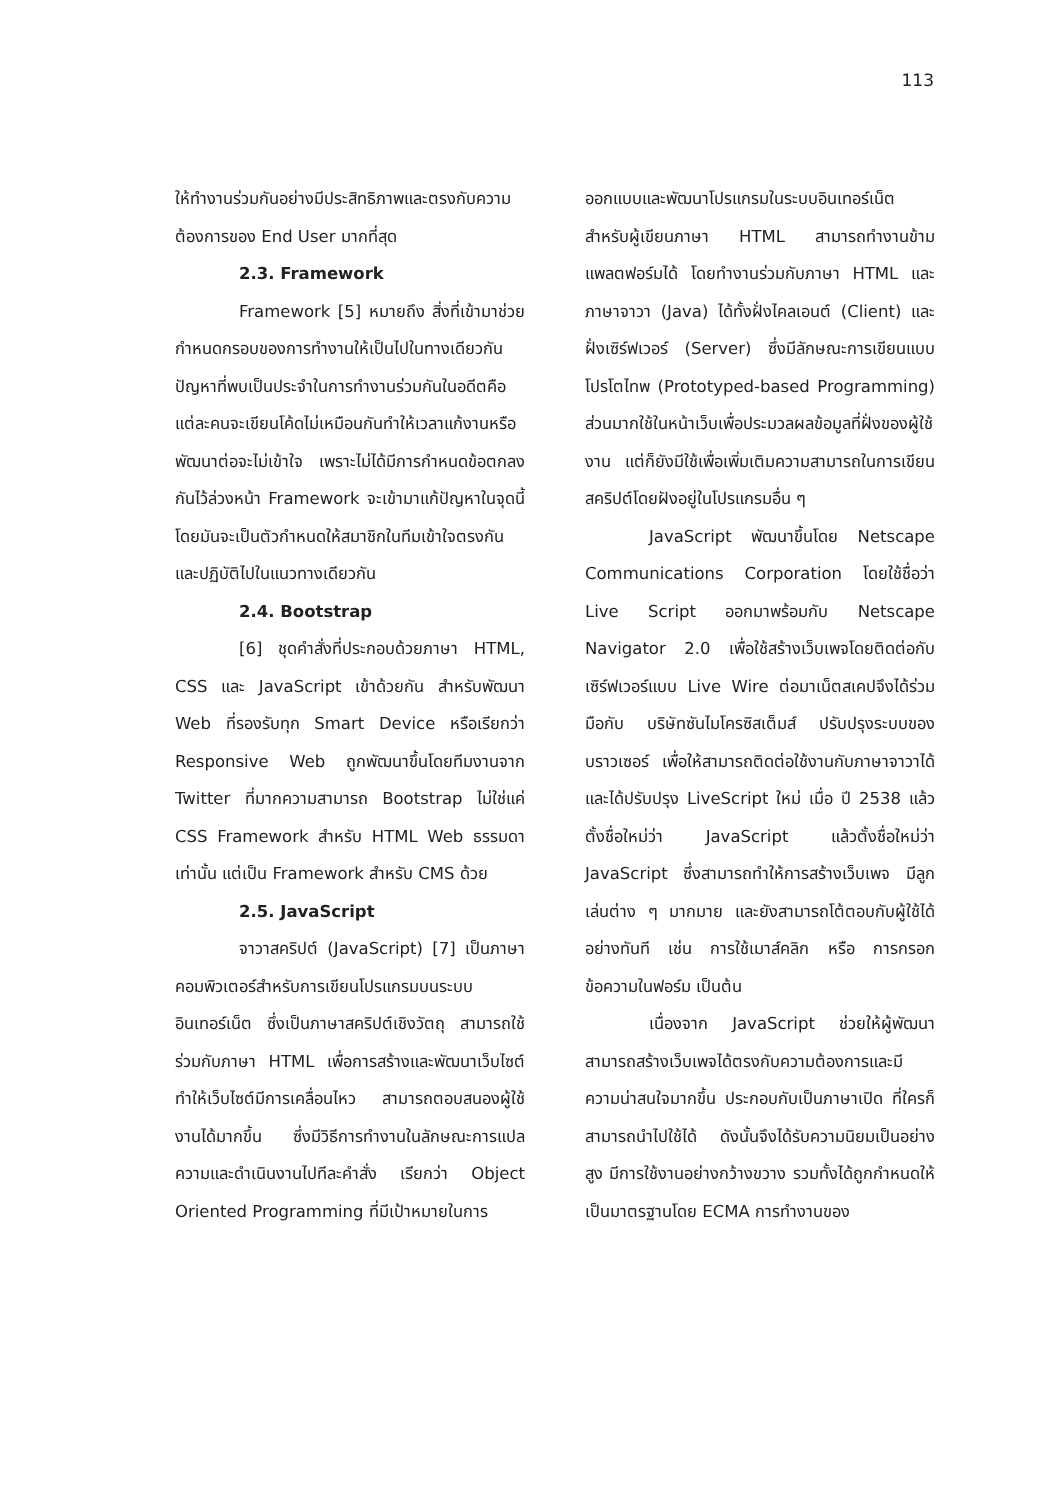113
ให้ทำงานร่วมกันอย่างมีประสิทธิภาพและตรงกับความต้องการของ End User มากที่สุด
2.3. Framework
Framework [5] หมายถึง สิ่งที่เข้ามาช่วยกำหนดกรอบของการทำงานให้เป็นไปในทางเดียวกัน ปัญหาที่พบเป็นประจำในการทำงานร่วมกันในอดีตคือ แต่ละคนจะเขียนโค้ดไม่เหมือนกันทำให้เวลาแก้งานหรือพัฒนาต่อจะไม่เข้าใจ เพราะไม่ได้มีการกำหนดข้อตกลงกันไว้ล่วงหน้า Framework จะเข้ามาแก้ปัญหาในจุดนี้ โดยมันจะเป็นตัวกำหนดให้สมาชิกในทีมเข้าใจตรงกันและปฏิบัติไปในแนวทางเดียวกัน
2.4. Bootstrap
[6] ชุดคำสั่งที่ประกอบด้วยภาษา HTML, CSS และ JavaScript เข้าด้วยกัน สำหรับพัฒนา Web ที่รองรับทุก Smart Device หรือเรียกว่า Responsive Web ถูกพัฒนาขึ้นโดยทีมงานจาก Twitter ที่มากความสามารถ Bootstrap ไม่ใช่แค่ CSS Framework สำหรับ HTML Web ธรรมดาเท่านั้น แต่เป็น Framework สำหรับ CMS ด้วย
2.5. JavaScript
จาวาสคริปต์ (JavaScript) [7] เป็นภาษาคอมพิวเตอร์สำหรับการเขียนโปรแกรมบนระบบอินเทอร์เน็ต ซึ่งเป็นภาษาสคริปต์เชิงวัตถุ สามารถใช้ร่วมกับภาษา HTML เพื่อการสร้างและพัฒนาเว็บไซต์ ทำให้เว็บไซต์มีการเคลื่อนไหว สามารถตอบสนองผู้ใช้งานได้มากขึ้น ซึ่งมีวิธีการทำงานในลักษณะการแปลความและดำเนินงานไปทีละคำสั่ง เรียกว่า Object Oriented Programming ที่มีเป้าหมายในการ
ออกแบบและพัฒนาโปรแกรมในระบบอินเทอร์เน็ต สำหรับผู้เขียนภาษา HTML สามารถทำงานข้ามแพลตฟอร์มได้ โดยทำงานร่วมกับภาษา HTML และภาษาจาวา (Java) ได้ทั้งฝั่งไคลเอนต์ (Client) และฝั่งเซิร์ฟเวอร์ (Server) ซึ่งมีลักษณะการเขียนแบบ โปรโตไทพ (Prototyped-based Programming) ส่วนมากใช้ในหน้าเว็บเพื่อประมวลผลข้อมูลที่ฝั่งของผู้ใช้งาน แต่ก็ยังมีใช้เพื่อเพิ่มเติมความสามารถในการเขียนสคริปต์โดยฝังอยู่ในโปรแกรมอื่น ๆ
JavaScript พัฒนาขึ้นโดย Netscape Communications Corporation โดยใช้ชื่อว่า Live Script ออกมาพร้อมกับ Netscape Navigator 2.0 เพื่อใช้สร้างเว็บเพจโดยติดต่อกับเซิร์ฟเวอร์แบบ Live Wire ต่อมาเน็ตสเคปจึงได้ร่วมมือกับ บริษัทซันไมโครซิสเต็มส์ ปรับปรุงระบบของบราวเซอร์ เพื่อให้สามารถติดต่อใช้งานกับภาษาจาวาได้ และได้ปรับปรุง LiveScript ใหม่ เมื่อ ปี 2538 แล้วตั้งชื่อใหม่ว่า JavaScript แล้วตั้งชื่อใหม่ว่า JavaScript ซึ่งสามารถทำให้การสร้างเว็บเพจ มีลูกเล่นต่าง ๆ มากมาย และยังสามารถโต้ตอบกับผู้ใช้ได้อย่างทันที เช่น การใช้เมาส์คลิก หรือ การกรอกข้อความในฟอร์ม เป็นต้น
เนื่องจาก JavaScript ช่วยให้ผู้พัฒนาสามารถสร้างเว็บเพจได้ตรงกับความต้องการและมีความน่าสนใจมากขึ้น ประกอบกับเป็นภาษาเปิด ที่ใครก็สามารถนำไปใช้ได้ ดังนั้นจึงได้รับความนิยมเป็นอย่างสูง มีการใช้งานอย่างกว้างขวาง รวมทั้งได้ถูกกำหนดให้เป็นมาตรฐานโดย ECMA การทำงานของ